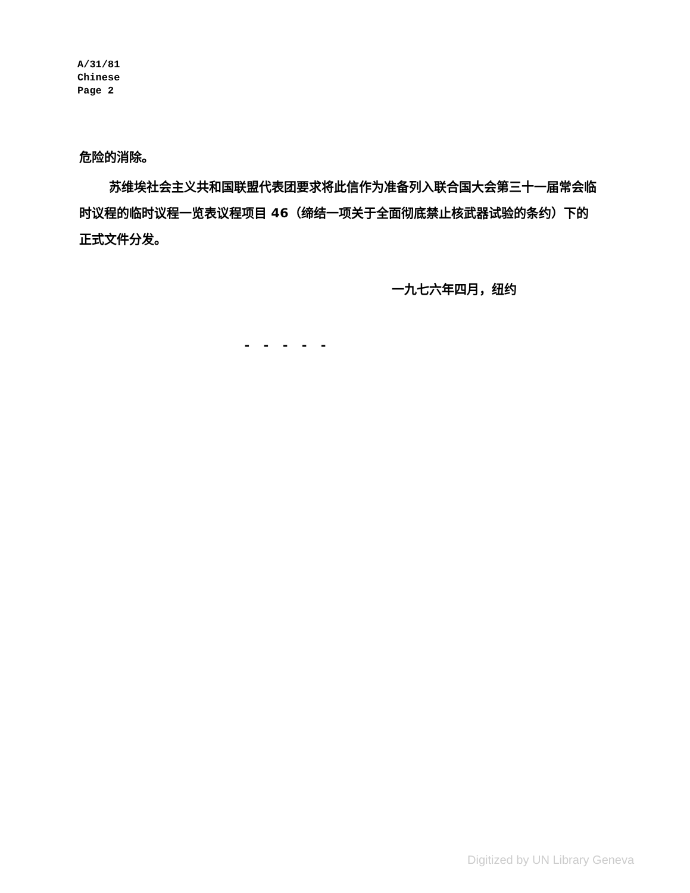A/31/81
Chinese
Page 2
危险的消除。
苏维埃社会主义共和国联盟代表团要求将此信作为准备列入联合国大会第三十一届常会临时议程的临时议程一览表议程项目 46（缔结一项关于全面彻底禁止核武器试验的条约）下的正式文件分发。
一九七六年四月，纽约
- - - - -
Digitized by UN Library Geneva